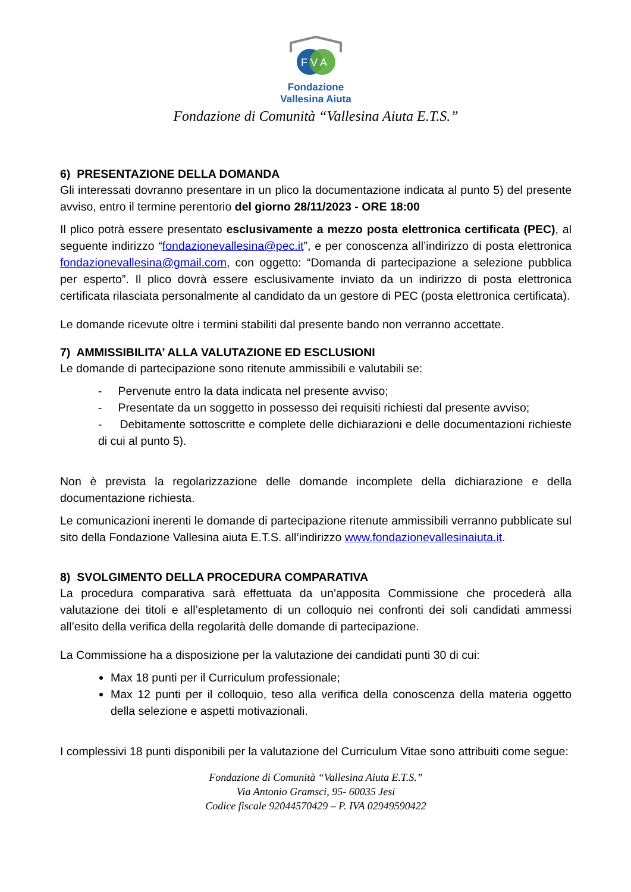F V A
Fondazione
Vallesina Aiuta
Fondazione di Comunità “Vallesina Aiuta E.T.S.”
6) PRESENTAZIONE DELLA DOMANDA
Gli interessati dovranno presentare in un plico la documentazione indicata al punto 5) del presente avviso, entro il termine perentorio del giorno 28/11/2023 - ORE 18:00
Il plico potrà essere presentato esclusivamente a mezzo posta elettronica certificata (PEC), al seguente indirizzo “fondazionevallesina@pec.it”, e per conoscenza all’indirizzo di posta elettronica fondazionevallesina@gmail.com, con oggetto: “Domanda di partecipazione a selezione pubblica per esperto”. Il plico dovrà essere esclusivamente inviato da un indirizzo di posta elettronica certificata rilasciata personalmente al candidato da un gestore di PEC (posta elettronica certificata).
Le domande ricevute oltre i termini stabiliti dal presente bando non verranno accettate.
7) AMMISSIBILITA’ ALLA VALUTAZIONE ED ESCLUSIONI
Le domande di partecipazione sono ritenute ammissibili e valutabili se:
- Pervenute entro la data indicata nel presente avviso;
- Presentate da un soggetto in possesso dei requisiti richiesti dal presente avviso;
- Debitamente sottoscritte e complete delle dichiarazioni e delle documentazioni richieste di cui al punto 5).
Non è prevista la regolarizzazione delle domande incomplete della dichiarazione e della documentazione richiesta.
Le comunicazioni inerenti le domande di partecipazione ritenute ammissibili verranno pubblicate sul sito della Fondazione Vallesina aiuta E.T.S. all’indirizzo www.fondazionevallesinaiuta.it.
8) SVOLGIMENTO DELLA PROCEDURA COMPARATIVA
La procedura comparativa sarà effettuata da un’apposita Commissione che procederà alla valutazione dei titoli e all’espletamento di un colloquio nei confronti dei soli candidati ammessi all’esito della verifica della regolarità delle domande di partecipazione.
La Commissione ha a disposizione per la valutazione dei candidati punti 30 di cui:
Max 18 punti per il Curriculum professionale;
Max 12 punti per il colloquio, teso alla verifica della conoscenza della materia oggetto della selezione e aspetti motivazionali.
I complessivi 18 punti disponibili per la valutazione del Curriculum Vitae sono attribuiti come segue:
Fondazione di Comunità “Vallesina Aiuta E.T.S.”
Via Antonio Gramsci, 95- 60035 Jesi
Codice fiscale 92044570429 – P. IVA 02949590422